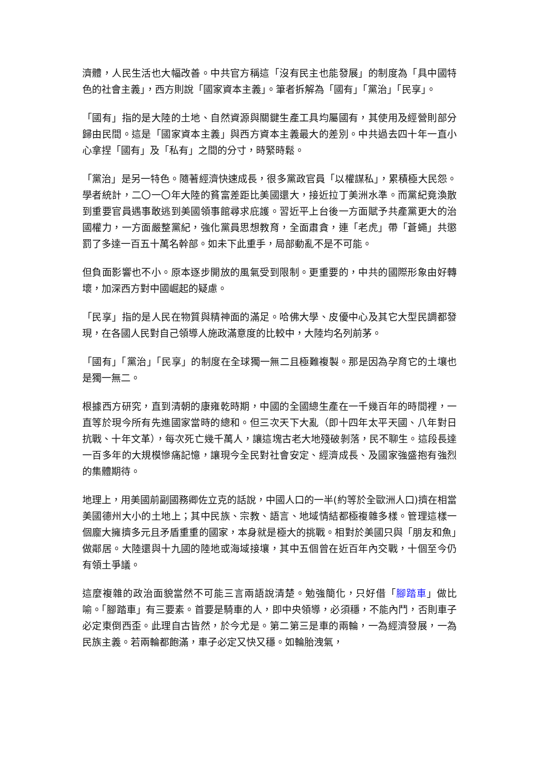濟體，人民生活也大幅改善。中共官方稱這「沒有民主也能發展」的制度為「具中國特色的社會主義」，西方則說「國家資本主義」。筆者拆解為「國有」「黨治」「民享」。
「國有」指的是大陸的土地、自然資源與關鍵生產工具均屬國有，其使用及經營則部分歸由民間。這是「國家資本主義」與西方資本主義最大的差別。中共過去四十年一直小心拿捏「國有」及「私有」之間的分寸，時緊時鬆。
「黨治」是另一特色。隨著經濟快速成長，很多黨政官員「以權謀私」，累積極大民怨。學者統計，二〇一〇年大陸的貧富差距比美國還大，接近拉丁美洲水準。而黨紀竟渙散到重要官員遇事敢逃到美國領事館尋求庇護。習近平上台後一方面賦予共產黨更大的治國權力，一方面嚴整黨紀，強化黨員思想教育，全面肅貪，連「老虎」帶「蒼蠅」共懲罰了多達一百五十萬名幹部。如未下此重手，局部動亂不是不可能。
但負面影響也不小。原本逐步開放的風氣受到限制。更重要的，中共的國際形象由好轉壞，加深西方對中國崛起的疑慮。
「民享」指的是人民在物質與精神面的滿足。哈佛大學、皮優中心及其它大型民調都發現，在各國人民對自己領導人施政滿意度的比較中，大陸均名列前茅。
「國有」「黨治」「民享」的制度在全球獨一無二且極難複製。那是因為孕育它的土壤也是獨一無二。
根據西方研究，直到清朝的康雍乾時期，中國的全國總生產在一千幾百年的時間裡，一直等於現今所有先進國家當時的總和。但三次天下大亂（即十四年太平天國、八年對日抗戰、十年文革），每次死亡幾千萬人，讓這塊古老大地殘破剝落，民不聊生。這段長達一百多年的大規模慘痛記憶，讓現今全民對社會安定、經濟成長、及國家強盛抱有強烈的集體期待。
地理上，用美國前副國務卿佐立克的話說，中國人口的一半(約等於全歐洲人口)擠在相當美國德州大小的土地上；其中民族、宗教、語言、地域情結都極複雜多樣。管理這樣一個龐大擁擠多元且矛盾重重的國家，本身就是極大的挑戰。相對於美國只與「朋友和魚」做鄰居。大陸還與十九國的陸地或海域接壤，其中五個曾在近百年內交戰，十個至今仍有領土爭議。
這麼複雜的政治面貌當然不可能三言兩語說清楚。勉強簡化，只好借「腳踏車」做比喻。「腳踏車」有三要素。首要是騎車的人，即中央領導，必須穩，不能內鬥，否則車子必定東倒西歪。此理自古皆然，於今尤是。第二第三是車的兩輪，一為經濟發展，一為民族主義。若兩輪都飽滿，車子必定又快又穩。如輪胎洩氣，